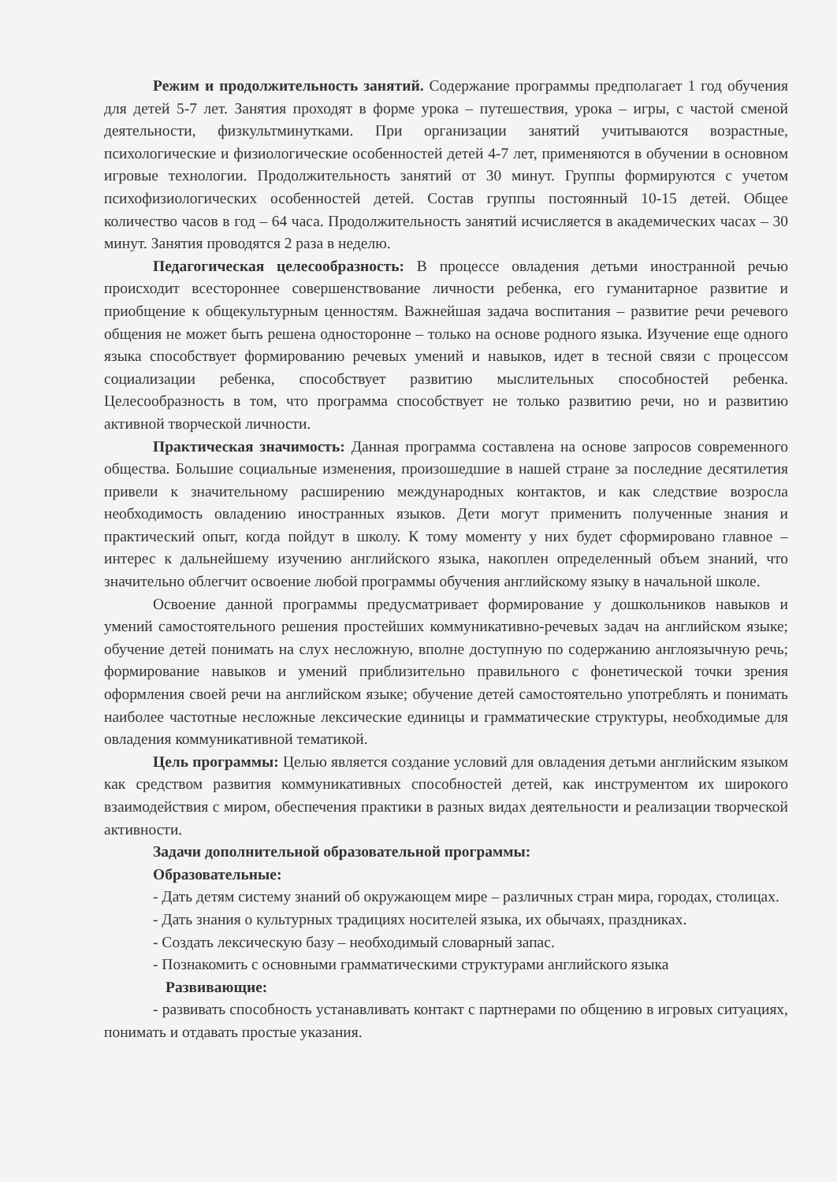Режим и продолжительность занятий. Содержание программы предполагает 1 год обучения для детей 5-7 лет. Занятия проходят в форме урока – путешествия, урока – игры, с частой сменой деятельности, физкультминутками. При организации занятий учитываются возрастные, психологические и физиологические особенностей детей 4-7 лет, применяются в обучении в основном игровые технологии. Продолжительность занятий от 30 минут. Группы формируются с учетом психофизиологических особенностей детей. Состав группы постоянный 10-15 детей. Общее количество часов в год – 64 часа. Продолжительность занятий исчисляется в академических часах – 30 минут. Занятия проводятся 2 раза в неделю.
Педагогическая целесообразность: В процессе овладения детьми иностранной речью происходит всестороннее совершенствование личности ребенка, его гуманитарное развитие и приобщение к общекультурным ценностям. Важнейшая задача воспитания – развитие речи речевого общения не может быть решена односторонне – только на основе родного языка. Изучение еще одного языка способствует формированию речевых умений и навыков, идет в тесной связи с процессом социализации ребенка, способствует развитию мыслительных способностей ребенка. Целесообразность в том, что программа способствует не только развитию речи, но и развитию активной творческой личности.
Практическая значимость: Данная программа составлена на основе запросов современного общества. Большие социальные изменения, произошедшие в нашей стране за последние десятилетия привели к значительному расширению международных контактов, и как следствие возросла необходимость овладению иностранных языков. Дети могут применить полученные знания и практический опыт, когда пойдут в школу. К тому моменту у них будет сформировано главное – интерес к дальнейшему изучению английского языка, накоплен определенный объем знаний, что значительно облегчит освоение любой программы обучения английскому языку в начальной школе.
Освоение данной программы предусматривает формирование у дошкольников навыков и умений самостоятельного решения простейших коммуникативно-речевых задач на английском языке; обучение детей понимать на слух несложную, вполне доступную по содержанию англоязычную речь; формирование навыков и умений приблизительно правильного с фонетической точки зрения оформления своей речи на английском языке; обучение детей самостоятельно употреблять и понимать наиболее частотные несложные лексические единицы и грамматические структуры, необходимые для овладения коммуникативной тематикой.
Цель программы: Целью является создание условий для овладения детьми английским языком как средством развития коммуникативных способностей детей, как инструментом их широкого взаимодействия с миром, обеспечения практики в разных видах деятельности и реализации творческой активности.
Задачи дополнительной образовательной программы:
Образовательные:
- Дать детям систему знаний об окружающем мире – различных стран мира, городах, столицах.
- Дать знания о культурных традициях носителей языка, их обычаях, праздниках.
- Создать лексическую базу – необходимый словарный запас.
- Познакомить с основными грамматическими структурами английского языка
Развивающие:
- развивать способность устанавливать контакт с партнерами по общению в игровых ситуациях, понимать и отдавать простые указания.